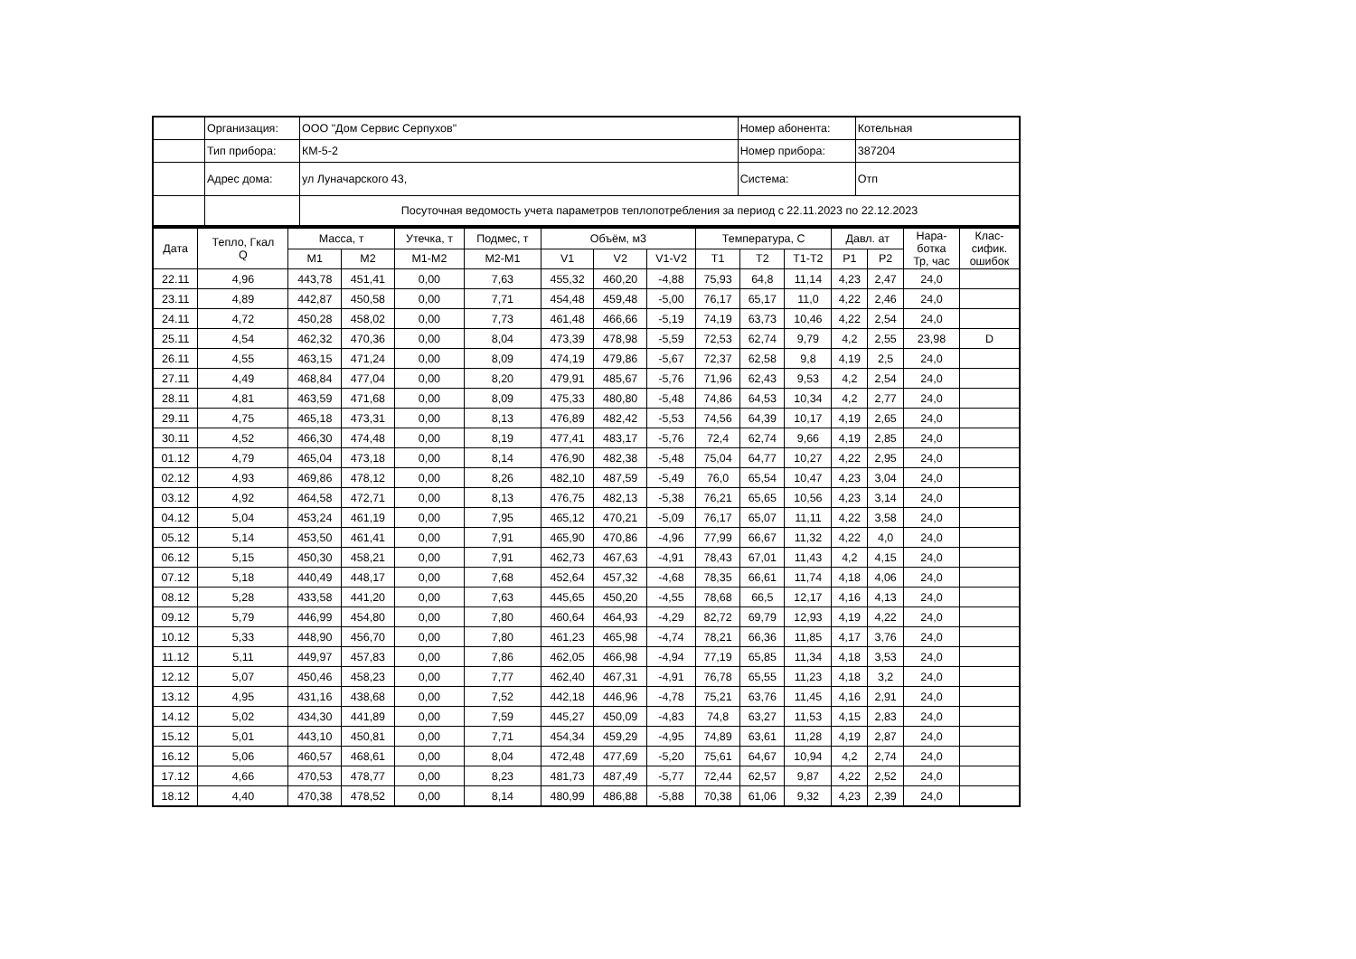| | Организация: | ООО "Дом Сервис Серпухов" | Номер абонента: | Котельная |
| | Тип прибора: | КМ-5-2 | Номер прибора: | 387204 |
| | Адрес дома: | ул Луначарского 43, | Система: | Отп |
| | | Посуточная ведомость учета параметров теплопотребления за период с 22.11.2023 по 22.12.2023 | | |
| Дата | Тепло, Гкал Q | Масса, т | | Утечка, т | Подмес, т | Объём, м3 | | | Температура, С | | | Давл. ат | | Нара- ботка Тр, час | Клас- сифик. ошибок |
| --- | --- | --- | --- | --- | --- | --- | --- | --- | --- | --- | --- | --- | --- | --- | --- |
| | | M1 | M2 | M1-M2 | M2-M1 | V1 | V2 | V1-V2 | T1 | T2 | T1-T2 | P1 | P2 | | |
| 22.11 | 4,96 | 443,78 | 451,41 | 0,00 | 7,63 | 455,32 | 460,20 | -4,88 | 75,93 | 64,8 | 11,14 | 4,23 | 2,47 | 24,0 | |
| 23.11 | 4,89 | 442,87 | 450,58 | 0,00 | 7,71 | 454,48 | 459,48 | -5,00 | 76,17 | 65,17 | 11,0 | 4,22 | 2,46 | 24,0 | |
| 24.11 | 4,72 | 450,28 | 458,02 | 0,00 | 7,73 | 461,48 | 466,66 | -5,19 | 74,19 | 63,73 | 10,46 | 4,22 | 2,54 | 24,0 | |
| 25.11 | 4,54 | 462,32 | 470,36 | 0,00 | 8,04 | 473,39 | 478,98 | -5,59 | 72,53 | 62,74 | 9,79 | 4,2 | 2,55 | 23,98 | D |
| 26.11 | 4,55 | 463,15 | 471,24 | 0,00 | 8,09 | 474,19 | 479,86 | -5,67 | 72,37 | 62,58 | 9,8 | 4,19 | 2,5 | 24,0 | |
| 27.11 | 4,49 | 468,84 | 477,04 | 0,00 | 8,20 | 479,91 | 485,67 | -5,76 | 71,96 | 62,43 | 9,53 | 4,2 | 2,54 | 24,0 | |
| 28.11 | 4,81 | 463,59 | 471,68 | 0,00 | 8,09 | 475,33 | 480,80 | -5,48 | 74,86 | 64,53 | 10,34 | 4,2 | 2,77 | 24,0 | |
| 29.11 | 4,75 | 465,18 | 473,31 | 0,00 | 8,13 | 476,89 | 482,42 | -5,53 | 74,56 | 64,39 | 10,17 | 4,19 | 2,65 | 24,0 | |
| 30.11 | 4,52 | 466,30 | 474,48 | 0,00 | 8,19 | 477,41 | 483,17 | -5,76 | 72,4 | 62,74 | 9,66 | 4,19 | 2,85 | 24,0 | |
| 01.12 | 4,79 | 465,04 | 473,18 | 0,00 | 8,14 | 476,90 | 482,38 | -5,48 | 75,04 | 64,77 | 10,27 | 4,22 | 2,95 | 24,0 | |
| 02.12 | 4,93 | 469,86 | 478,12 | 0,00 | 8,26 | 482,10 | 487,59 | -5,49 | 76,0 | 65,54 | 10,47 | 4,23 | 3,04 | 24,0 | |
| 03.12 | 4,92 | 464,58 | 472,71 | 0,00 | 8,13 | 476,75 | 482,13 | -5,38 | 76,21 | 65,65 | 10,56 | 4,23 | 3,14 | 24,0 | |
| 04.12 | 5,04 | 453,24 | 461,19 | 0,00 | 7,95 | 465,12 | 470,21 | -5,09 | 76,17 | 65,07 | 11,11 | 4,22 | 3,58 | 24,0 | |
| 05.12 | 5,14 | 453,50 | 461,41 | 0,00 | 7,91 | 465,90 | 470,86 | -4,96 | 77,99 | 66,67 | 11,32 | 4,22 | 4,0 | 24,0 | |
| 06.12 | 5,15 | 450,30 | 458,21 | 0,00 | 7,91 | 462,73 | 467,63 | -4,91 | 78,43 | 67,01 | 11,43 | 4,2 | 4,15 | 24,0 | |
| 07.12 | 5,18 | 440,49 | 448,17 | 0,00 | 7,68 | 452,64 | 457,32 | -4,68 | 78,35 | 66,61 | 11,74 | 4,18 | 4,06 | 24,0 | |
| 08.12 | 5,28 | 433,58 | 441,20 | 0,00 | 7,63 | 445,65 | 450,20 | -4,55 | 78,68 | 66,5 | 12,17 | 4,16 | 4,13 | 24,0 | |
| 09.12 | 5,79 | 446,99 | 454,80 | 0,00 | 7,80 | 460,64 | 464,93 | -4,29 | 82,72 | 69,79 | 12,93 | 4,19 | 4,22 | 24,0 | |
| 10.12 | 5,33 | 448,90 | 456,70 | 0,00 | 7,80 | 461,23 | 465,98 | -4,74 | 78,21 | 66,36 | 11,85 | 4,17 | 3,76 | 24,0 | |
| 11.12 | 5,11 | 449,97 | 457,83 | 0,00 | 7,86 | 462,05 | 466,98 | -4,94 | 77,19 | 65,85 | 11,34 | 4,18 | 3,53 | 24,0 | |
| 12.12 | 5,07 | 450,46 | 458,23 | 0,00 | 7,77 | 462,40 | 467,31 | -4,91 | 76,78 | 65,55 | 11,23 | 4,18 | 3,2 | 24,0 | |
| 13.12 | 4,95 | 431,16 | 438,68 | 0,00 | 7,52 | 442,18 | 446,96 | -4,78 | 75,21 | 63,76 | 11,45 | 4,16 | 2,91 | 24,0 | |
| 14.12 | 5,02 | 434,30 | 441,89 | 0,00 | 7,59 | 445,27 | 450,09 | -4,83 | 74,8 | 63,27 | 11,53 | 4,15 | 2,83 | 24,0 | |
| 15.12 | 5,01 | 443,10 | 450,81 | 0,00 | 7,71 | 454,34 | 459,29 | -4,95 | 74,89 | 63,61 | 11,28 | 4,19 | 2,87 | 24,0 | |
| 16.12 | 5,06 | 460,57 | 468,61 | 0,00 | 8,04 | 472,48 | 477,69 | -5,20 | 75,61 | 64,67 | 10,94 | 4,2 | 2,74 | 24,0 | |
| 17.12 | 4,66 | 470,53 | 478,77 | 0,00 | 8,23 | 481,73 | 487,49 | -5,77 | 72,44 | 62,57 | 9,87 | 4,22 | 2,52 | 24,0 | |
| 18.12 | 4,40 | 470,38 | 478,52 | 0,00 | 8,14 | 480,99 | 486,88 | -5,88 | 70,38 | 61,06 | 9,32 | 4,23 | 2,39 | 24,0 | |